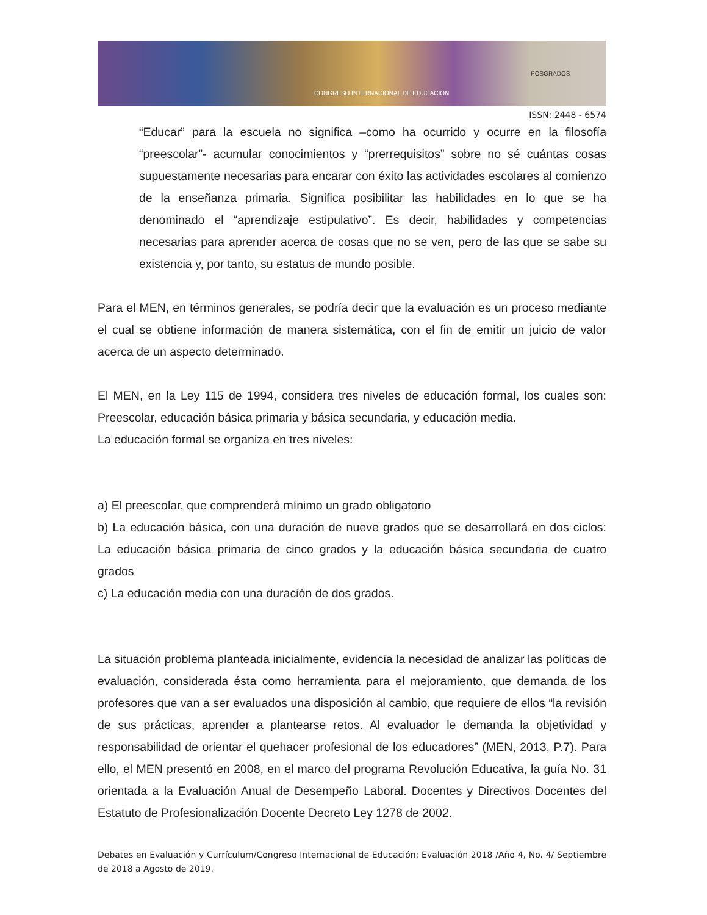CONGRESO INTERNACIONAL DE EDUCACIÓN
POSGRADOS
ISSN: 2448 - 6574
“Educar” para la escuela no significa –como ha ocurrido y ocurre en la filosofía “preescolar”- acumular conocimientos y “prerrequisitos” sobre no sé cuántas cosas supuestamente necesarias para encarar con éxito las actividades escolares al comienzo de la enseñanza primaria. Significa posibilitar las habilidades en lo que se ha denominado el “aprendizaje estipulativo”. Es decir, habilidades y competencias necesarias para aprender acerca de cosas que no se ven, pero de las que se sabe su existencia y, por tanto, su estatus de mundo posible.
Para el MEN, en términos generales, se podría decir que la evaluación es un proceso mediante el cual se obtiene información de manera sistemática, con el fin de emitir un juicio de valor acerca de un aspecto determinado.
El MEN, en la Ley 115 de 1994, considera tres niveles de educación formal, los cuales son: Preescolar, educación básica primaria y básica secundaria, y educación media.
La educación formal se organiza en tres niveles:
a) El preescolar, que comprenderá mínimo un grado obligatorio
b) La educación básica, con una duración de nueve grados que se desarrollará en dos ciclos: La educación básica primaria de cinco grados y la educación básica secundaria de cuatro grados
c) La educación media con una duración de dos grados.
La situación problema planteada inicialmente, evidencia la necesidad de analizar las políticas de evaluación, considerada ésta como herramienta para el mejoramiento, que demanda de los profesores que van a ser evaluados una disposición al cambio, que requiere de ellos “la revisión de sus prácticas, aprender a plantearse retos. Al evaluador le demanda la objetividad y responsabilidad de orientar el quehacer profesional de los educadores” (MEN, 2013, P.7). Para ello, el MEN presentó en 2008, en el marco del programa Revolución Educativa, la guía No. 31 orientada a la Evaluación Anual de Desempeño Laboral. Docentes y Directivos Docentes del Estatuto de Profesionalización Docente Decreto Ley 1278 de 2002.
Debates en Evaluación y Currículum/Congreso Internacional de Educación: Evaluación 2018 /Año 4, No. 4/ Septiembre de 2018 a Agosto de 2019.